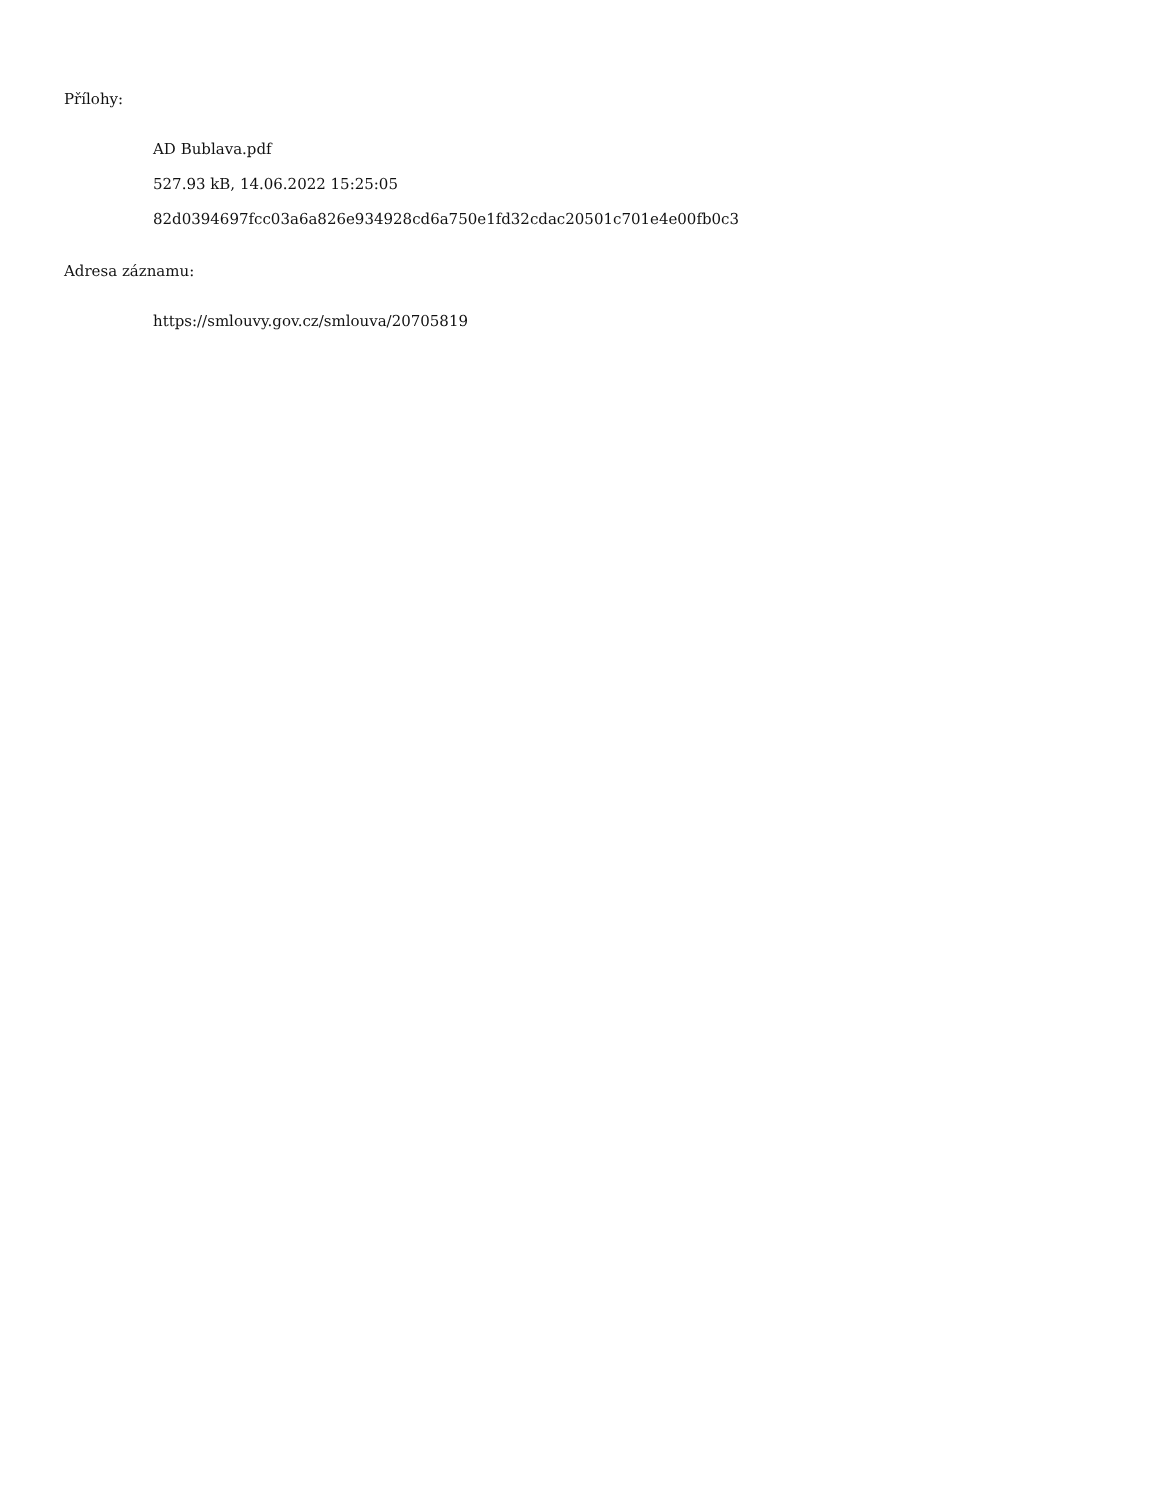Přílohy:
AD Bublava.pdf
527.93 kB, 14.06.2022 15:25:05
82d0394697fcc03a6a826e934928cd6a750e1fd32cdac20501c701e4e00fb0c3
Adresa záznamu:
https://smlouvy.gov.cz/smlouva/20705819